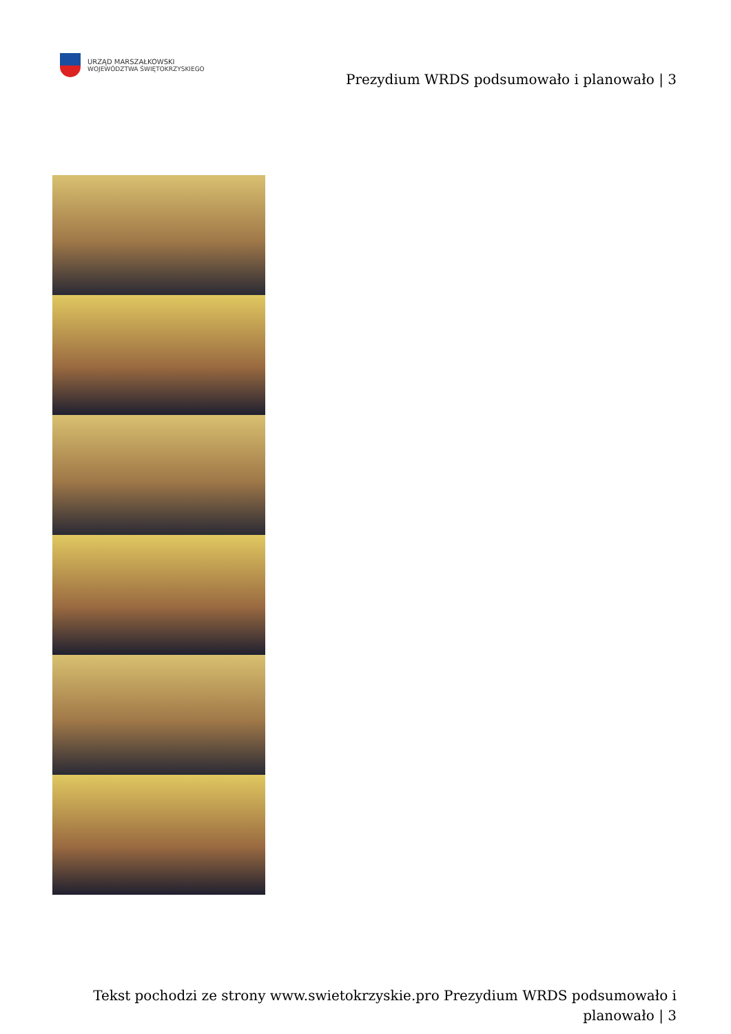URZĄD MARSZAŁKOWSKI
WOJEWÓDZTWA ŚWIĘTOKRZYSKIEGO
Prezydium WRDS podsumowało i planowało | 3
Tekst pochodzi ze strony www.swietokrzyskie.pro Prezydium WRDS podsumowało i planowało | 3